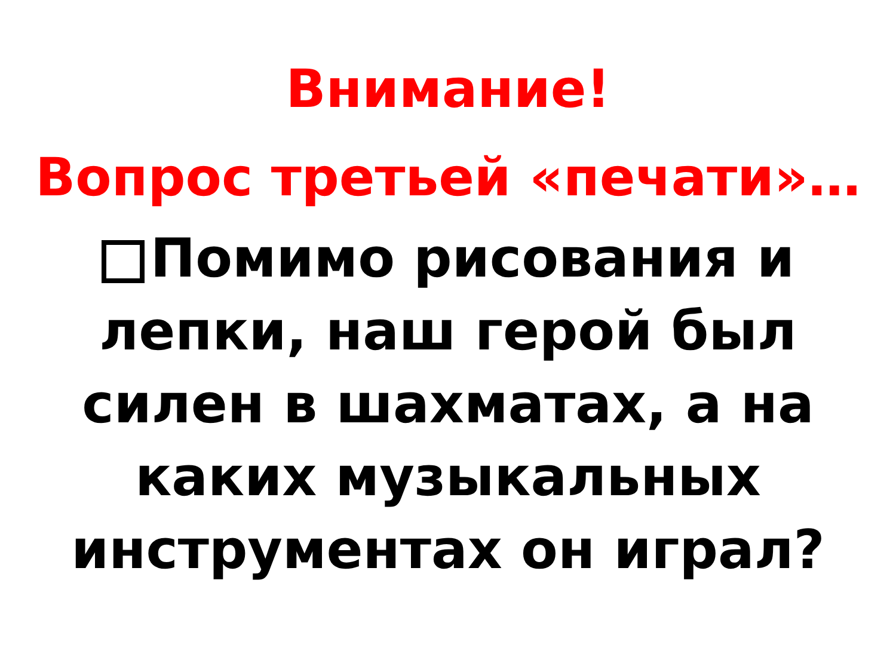Внимание!
Вопрос третьей «печати»…
Помимо рисования и лепки, наш герой был силен в шахматах, а на каких музыкальных инструментах он играл?